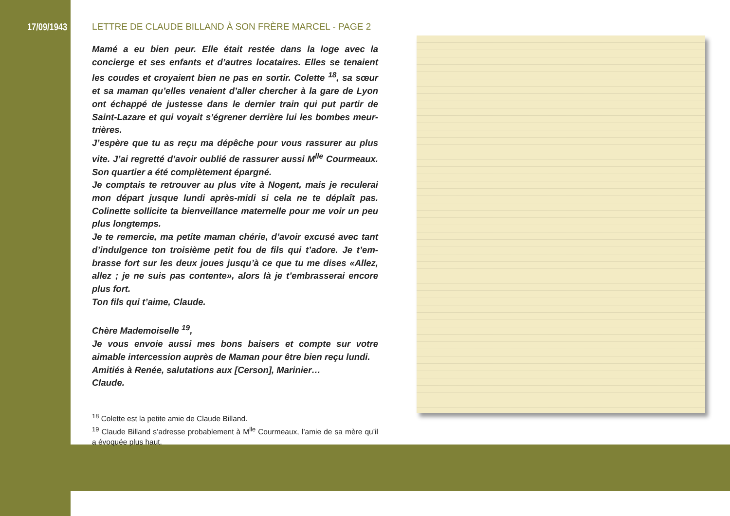17/09/1943
LETTRE DE CLAUDE BILLAND À SON FRÈRE MARCEL - PAGE 2
Mamé a eu bien peur. Elle était restée dans la loge avec la concierge et ses enfants et d’autres locataires. Elles se tenaient les coudes et croyaient bien ne pas en sortir. Colette <sup>18</sup>, sa sœur et sa maman qu’elles venaient d’aller chercher à la gare de Lyon ont échappé de justesse dans le dernier train qui put partir de Saint-Lazare et qui voyait s’égrener derrière lui les bombes meur-trières.
J’espère que tu as reçu ma dépêche pour vous rassurer au plus vite. J’ai regretté d’avoir oublié de rassurer aussi M<sup>lle</sup> Courmeaux. Son quartier a été complètement épargné.
Je comptais te retrouver au plus vite à Nogent, mais je reculerai mon départ jusque lundi après-midi si cela ne te déplaît pas. Colinette sollicite ta bienveillance maternelle pour me voir un peu plus longtemps.
Je te remercie, ma petite maman chérie, d’avoir excusé avec tant d’indulgence ton troisième petit fou de fils qui t’adore. Je t’em-brasse fort sur les deux joues jusqu’à ce que tu me dises «Allez, allez ; je ne suis pas contente», alors là je t’embrasserai encore plus fort.
Ton fils qui t’aime, Claude.
Chère Mademoiselle <sup>19</sup>,
Je vous envoie aussi mes bons baisers et compte sur votre aimable intercession auprès de Maman pour être bien reçu lundi.
Amitiés à Renée, salutations aux [Cerson], Marinier…
Claude.
<sup>18</sup> Colette est la petite amie de Claude Billand.
<sup>19</sup> Claude Billand s’adresse probablement à M<sup>lle</sup> Courmeaux, l’amie de sa mère qu’il a évoquée plus haut.